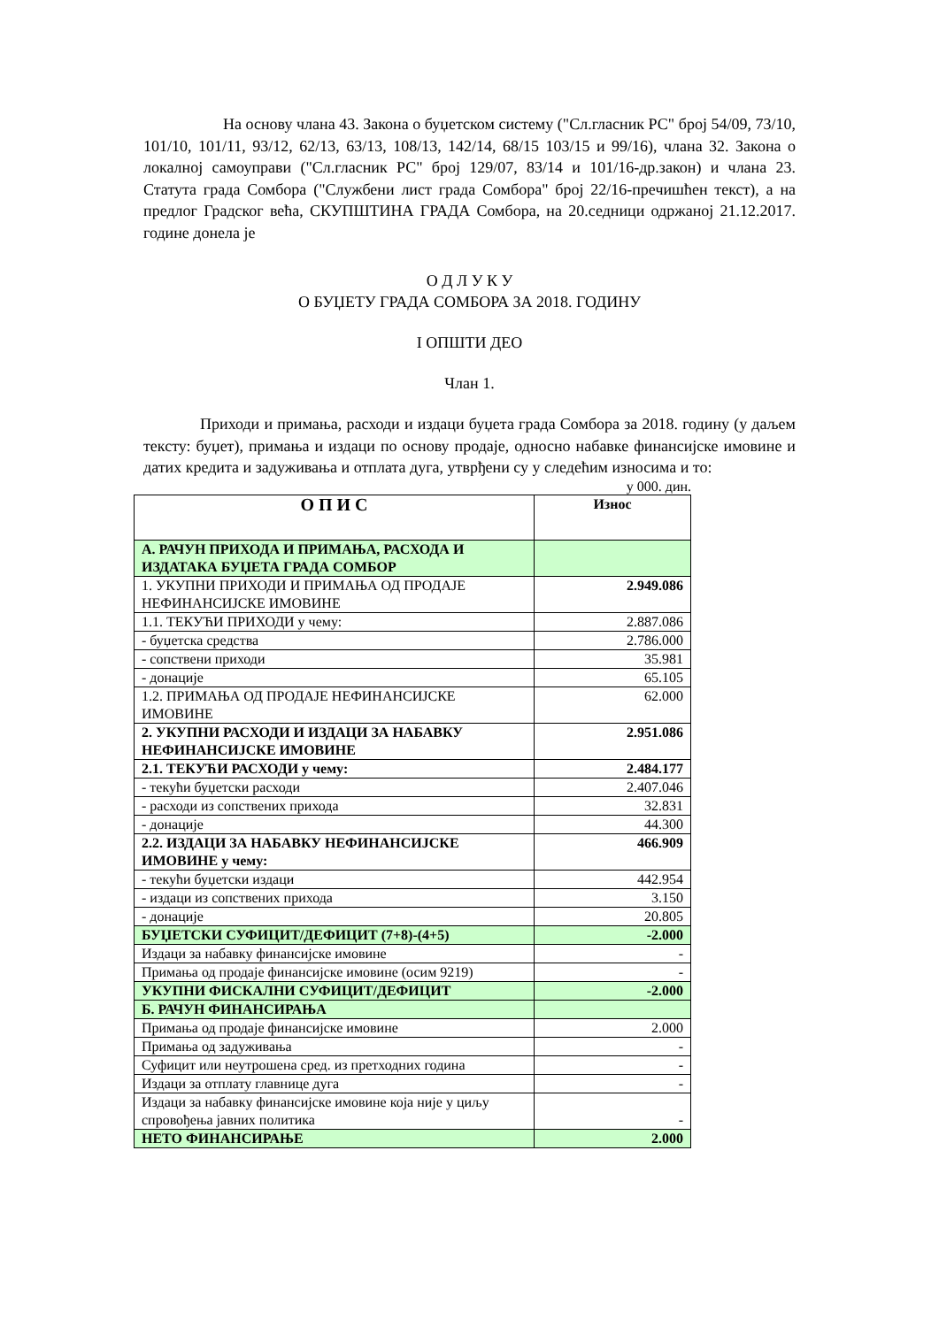На основу члана 43. Закона о буџетском систему ("Сл.гласник РС" број 54/09, 73/10, 101/10, 101/11, 93/12, 62/13, 63/13, 108/13, 142/14, 68/15 103/15 и 99/16), члана 32. Закона о локалној самоуправи ("Сл.гласник РС" број 129/07, 83/14 и 101/16-др.закон) и члана 23. Статута града Сомбора ("Службени лист града Сомбора" број 22/16-пречишћен текст), а на предлог Градског већа, СКУПШТИНА ГРАДА Сомбора, на 20.седници одржаној 21.12.2017. године донела је
О Д Л У К У
О БУЏЕТУ ГРАДА СОМБОРА ЗА 2018. ГОДИНУ
I ОПШТИ ДЕО
Члан 1.
Приходи и примања, расходи и издаци буџета града Сомбора за 2018. годину (у даљем тексту: буџет), примања и издаци по основу продаје, односно набавке финансијске имовине и датих кредита и задуживања и отплата дуга, утврђени су у следећим износима и то:
у 000. дин.
| О П И С | Износ |
| --- | --- |
| А. РАЧУН ПРИХОДА И ПРИМАЊА, РАСХОДА И ИЗДАТАКА БУЏЕТА ГРАДА СОМБОР | |
| 1. УКУПНИ ПРИХОДИ И ПРИМАЊА ОД ПРОДАЈЕ НЕФИНАНСИЈСКЕ ИМОВИНЕ | 2.949.086 |
| 1.1. ТЕКУЋИ ПРИХОДИ у чему: | 2.887.086 |
| - буџетска средства | 2.786.000 |
| - сопствени приходи | 35.981 |
| - донације | 65.105 |
| 1.2. ПРИМАЊА ОД ПРОДАЈЕ НЕФИНАНСИЈСКЕ ИМОВИНЕ | 62.000 |
| 2. УКУПНИ РАСХОДИ И ИЗДАЦИ ЗА НАБАВКУ НЕФИНАНСИЈСКЕ ИМОВИНЕ | 2.951.086 |
| 2.1. ТЕКУЋИ РАСХОДИ у чему: | 2.484.177 |
| - текући буџетски расходи | 2.407.046 |
| - расходи из сопствених прихода | 32.831 |
| - донације | 44.300 |
| 2.2. ИЗДАЦИ ЗА НАБАВКУ НЕФИНАНСИЈСКЕ ИМОВИНЕ у чему: | 466.909 |
| - текући буџетски издаци | 442.954 |
| - издаци из сопствених прихода | 3.150 |
| - донације | 20.805 |
| БУЏЕТСКИ СУФИЦИТ/ДЕФИЦИТ (7+8)-(4+5) | -2.000 |
| Издаци за набавку финансијске имовине | - |
| Примања од продаје финансијске имовине (осим 9219) | - |
| УКУПНИ ФИСКАЛНИ СУФИЦИТ/ДЕФИЦИТ | -2.000 |
| Б. РАЧУН ФИНАНСИРАЊА | |
| Примања од продаје финансијске имовине | 2.000 |
| Примања од задуживања | - |
| Суфицит или неутрошена сред. из претходних година | - |
| Издаци за отплату главнице дуга | - |
| Издаци за набавку финансијске имовине која није у циљу спровођења јавних политика | - |
| НЕТО ФИНАНСИРАЊЕ | 2.000 |